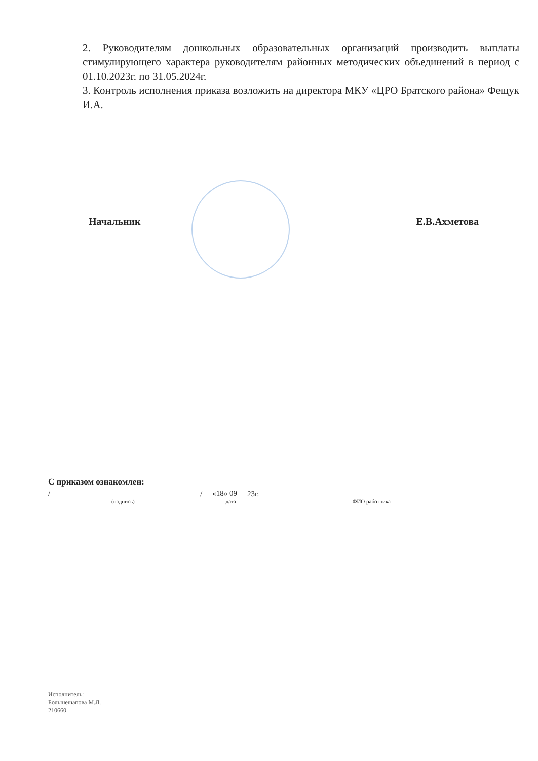2. Руководителям дошкольных образовательных организаций производить выплаты стимулирующего характера руководителям районных методических объединений в период с 01.10.2023г. по 31.05.2024г.
3. Контроль исполнения приказа возложить на директора МКУ «ЦРО Братского района» Фещук И.А.
Начальник Е.В.Ахметова
С приказом ознакомлен:
/ / «18» 09 23г.
(подпись) дата ФИО работника
Исполнитель:
Большешапова М.Л.
210660